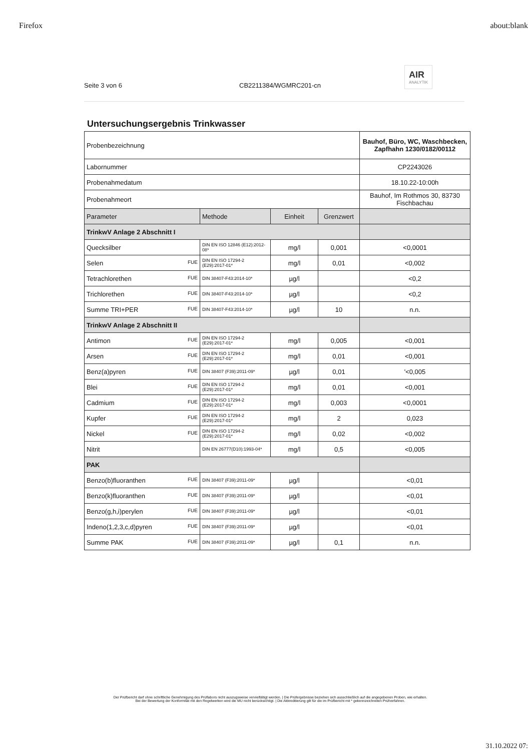Firefox about:blank
Seite 3 von 6 CB2211384/WGMRC201-cn AIR
ANALYTIK
Untersuchungsergebnis Trinkwasser
| Probenbezeichnung | | | | Bauhof, Büro, WC, Waschbecken, Zapfhahn 1230/0182/00112 |
| Labornummer | | | | CP2243026 |
| Probenahmedatum | | | | 18.10.22-10:00h |
| Probenahmeort | | | | Bauhof, Im Rothmos 30, 83730 Fischbachau |
| Parameter | Methode | Einheit | Grenzwert | |
| TrinkwV Anlage 2 Abschnitt I | | | | |
| Quecksilber | DIN EN ISO 12846 (E12):2012-08* | mg/l | 0,001 | <0,0001 |
| Selen FUE | DIN EN ISO 17294-2 (E29):2017-01* | mg/l | 0,01 | <0,002 |
| Tetrachlorethen FUE | DIN 38407-F43:2014-10* | µg/l | | <0,2 |
| Trichlorethen FUE | DIN 38407-F43:2014-10* | µg/l | | <0,2 |
| Summe TRI+PER FUE | DIN 38407-F43:2014-10* | µg/l | 10 | n.n. |
| TrinkwV Anlage 2 Abschnitt II | | | | |
| Antimon FUE | DIN EN ISO 17294-2 (E29):2017-01* | mg/l | 0,005 | <0,001 |
| Arsen FUE | DIN EN ISO 17294-2 (E29):2017-01* | mg/l | 0,01 | <0,001 |
| Benz(a)pyren FUE | DIN 38407 (F39):2011-09* | µg/l | 0,01 | '<0,005 |
| Blei FUE | DIN EN ISO 17294-2 (E29):2017-01* | mg/l | 0,01 | <0,001 |
| Cadmium FUE | DIN EN ISO 17294-2 (E29):2017-01* | mg/l | 0,003 | <0,0001 |
| Kupfer FUE | DIN EN ISO 17294-2 (E29):2017-01* | mg/l | 2 | 0,023 |
| Nickel FUE | DIN EN ISO 17294-2 (E29):2017-01* | mg/l | 0,02 | <0,002 |
| Nitrit | DIN EN 26777(D10):1993-04* | mg/l | 0,5 | <0,005 |
| PAK | | | | |
| Benzo(b)fluoranthen FUE | DIN 38407 (F39):2011-09* | µg/l | | <0,01 |
| Benzo(k)fluoranthen FUE | DIN 38407 (F39):2011-09* | µg/l | | <0,01 |
| Benzo(g,h,i)perylen FUE | DIN 38407 (F39):2011-09* | µg/l | | <0,01 |
| Indeno(1,2,3,c,d)pyren FUE | DIN 38407 (F39):2011-09* | µg/l | | <0,01 |
| Summe PAK FUE | DIN 38407 (F39):2011-09* | µg/l | 0,1 | n.n. |
Der Prüfbericht darf ohne schriftliche Genehmigung des Prüflabors nicht auszugsweise vervielfältigt werden. | Die Prüfergebnisse beziehen sich ausschließlich auf die angegebenen Proben, wie erhalten.
Bei der Bewertung der Konformität mit den Regelwerken wird die MU nicht berücksichtigt. | Die Akkreditierung gilt für die im Prüfbericht mit * gekennzeichneten Prüfverfahren.
31.10.2022 07: